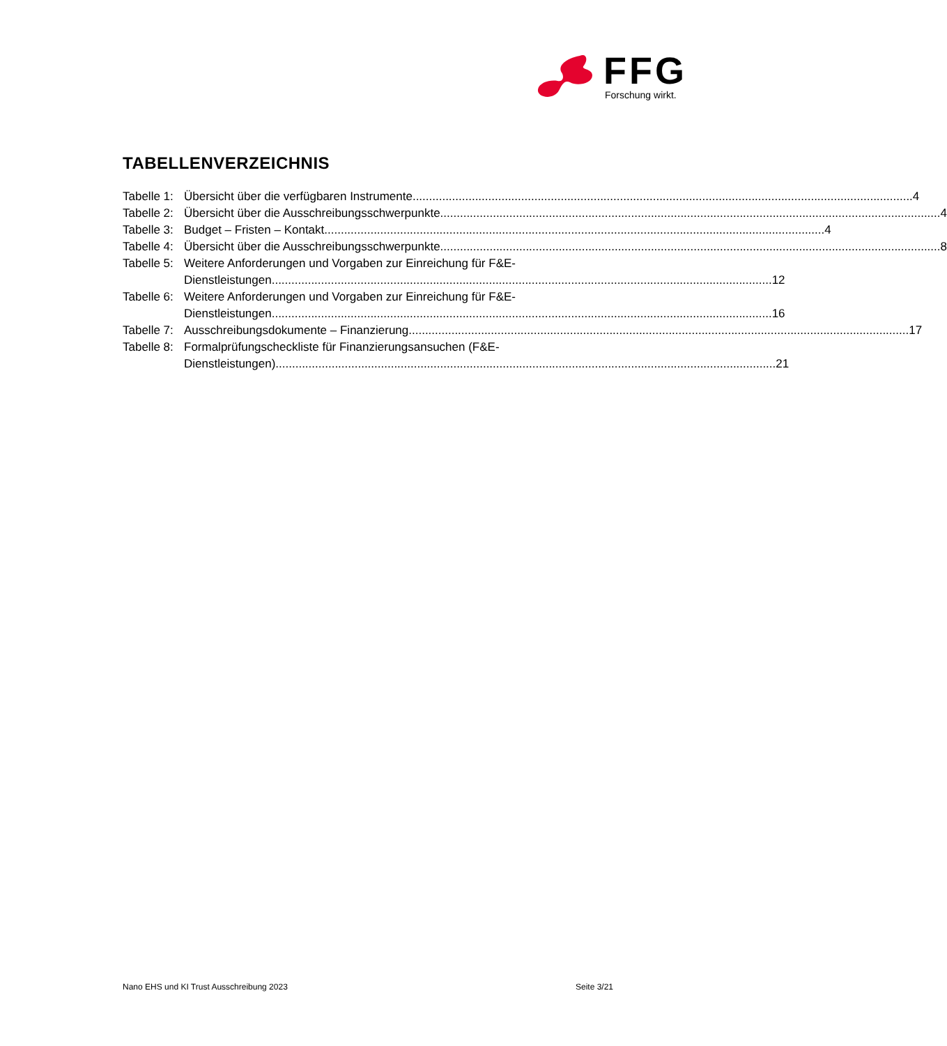FFG
Forschung wirkt.
TABELLENVERZEICHNIS
Tabelle 1: Übersicht über die verfügbaren Instrumente 4
Tabelle 2: Übersicht über die Ausschreibungsschwerpunkte 4
Tabelle 3: Budget – Fristen – Kontakt 4
Tabelle 4: Übersicht über die Ausschreibungsschwerpunkte 8
Tabelle 5: Weitere Anforderungen und Vorgaben zur Einreichung für F&E-
Dienstleistungen 12
Tabelle 6: Weitere Anforderungen und Vorgaben zur Einreichung für F&E-
Dienstleistungen 16
Tabelle 7: Ausschreibungsdokumente – Finanzierung 17
Tabelle 8: Formalprüfungscheckliste für Finanzierungsansuchen (F&E-
Dienstleistungen) 21
Nano EHS und KI Trust Ausschreibung 2023 Seite 3/21